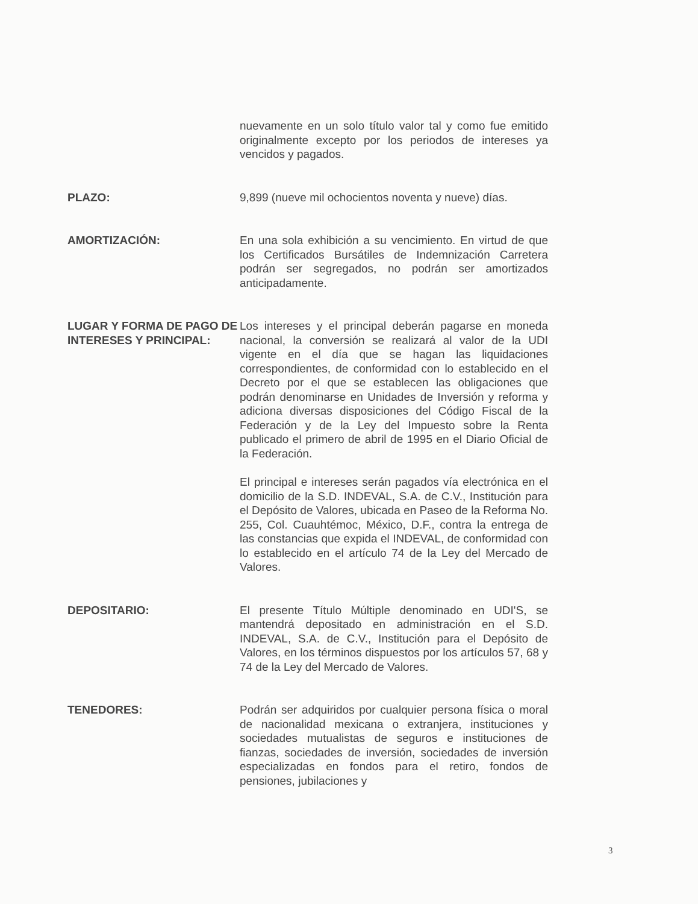nuevamente en un solo título valor tal y como fue emitido originalmente excepto por los periodos de intereses ya vencidos y pagados.
PLAZO: 9,899 (nueve mil ochocientos noventa y nueve) días.
AMORTIZACIÓN: En una sola exhibición a su vencimiento. En virtud de que los Certificados Bursátiles de Indemnización Carretera podrán ser segregados, no podrán ser amortizados anticipadamente.
LUGAR Y FORMA DE PAGO DE INTERESES Y PRINCIPAL:
Los intereses y el principal deberán pagarse en moneda nacional, la conversión se realizará al valor de la UDI vigente en el día que se hagan las liquidaciones correspondientes, de conformidad con lo establecido en el Decreto por el que se establecen las obligaciones que podrán denominarse en Unidades de Inversión y reforma y adiciona diversas disposiciones del Código Fiscal de la Federación y de la Ley del Impuesto sobre la Renta publicado el primero de abril de 1995 en el Diario Oficial de la Federación.
El principal e intereses serán pagados vía electrónica en el domicilio de la S.D. INDEVAL, S.A. de C.V., Institución para el Depósito de Valores, ubicada en Paseo de la Reforma No. 255, Col. Cuauhtémoc, México, D.F., contra la entrega de las constancias que expida el INDEVAL, de conformidad con lo establecido en el artículo 74 de la Ley del Mercado de Valores.
DEPOSITARIO: El presente Título Múltiple denominado en UDI'S, se mantendrá depositado en administración en el S.D. INDEVAL, S.A. de C.V., Institución para el Depósito de Valores, en los términos dispuestos por los artículos 57, 68 y 74 de la Ley del Mercado de Valores.
TENEDORES: Podrán ser adquiridos por cualquier persona física o moral de nacionalidad mexicana o extranjera, instituciones y sociedades mutualistas de seguros e instituciones de fianzas, sociedades de inversión, sociedades de inversión especializadas en fondos para el retiro, fondos de pensiones, jubilaciones y
3